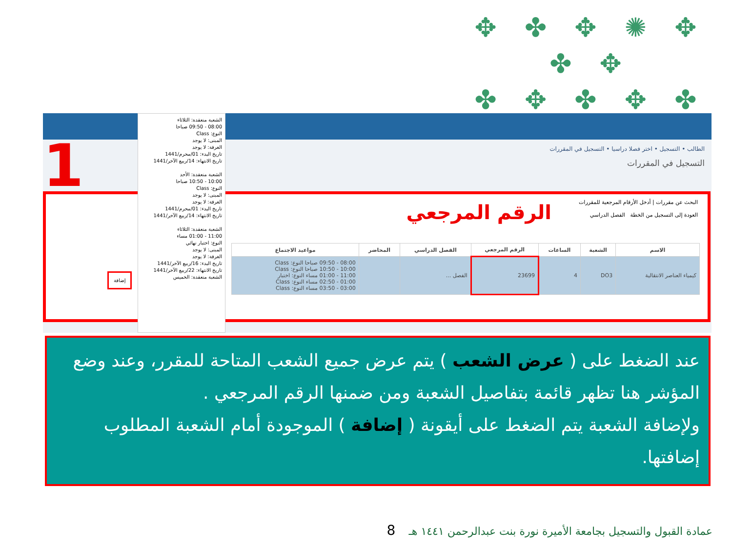✥ ✤ ✥ ✺ ✥ ✤ ✥
✤ ✥ ✤ ✥ ✤
✤
الطالب • التسجيل • اختر فصلا دراسيا • التسجيل في المقررات
التسجيل في المقررات
1
الرقم المرجعي
البحث عن مقررات | أدخل الأرقام المرجعية للمقررات
العودة إلى التسجيل من الخطة الفصل الدراسي
| الاسم | الشعبة | الساعات | الرقم المرجعي | الفصل الدراسي | المحاضر | مواعيد الاجتماع |
| --- | --- | --- | --- | --- | --- | --- |
| كيمياء العناصر الانتقالية | DO3 | 4 | 23699 | الفصل ... | | 08:00 - 09:50 صباحا النوع: Class 10:00 - 10:50 صباحا النوع: Class 11:00 - 01:00 مساء النوع: اختبار 01:00 - 02:50 مساء النوع: Class 03:00 - 03:50 مساء النوع: Class |
الشعبة منعقدة: الثلاثاء
08:00 - 09:50 صباحا
النوع: Class
المبنى: لا يوجد
الغرفة: لا يوجد
تاريخ البدء: 01/محرم/1441
تاريخ الانتهاء: 14/ربيع الآخر/1441
الشعبة منعقدة: الأحد
10:00 - 10:50 صباحا
النوع: Class
المبنى: لا يوجد
الغرفة: لا يوجد
تاريخ البدء: 01/محرم/1441
تاريخ الانتهاء: 14/ربيع الآخر/1441
الشعبة منعقدة: الثلاثاء
11:00 - 01:00 مساء
النوع: اختبار نهائي
المبنى: لا يوجد
الغرفة: لا يوجد
تاريخ البدء: 16/ربيع الآخر/1441
تاريخ الانتهاء: 22/ربيع الآخر/1441
الشعبة منعقدة: الخميس
إضافة
عند الضغط على ( عرض الشعب ) يتم عرض جميع الشعب المتاحة للمقرر، وعند وضع المؤشر هنا تظهر قائمة بتفاصيل الشعبة ومن ضمنها الرقم المرجعي .
ولإضافة الشعبة يتم الضغط على أيقونة ( إضافة ) الموجودة أمام الشعبة المطلوب إضافتها.
عمادة القبول والتسجيل بجامعة الأميرة نورة بنت عبدالرحمن ١٤٤١ هـ 8